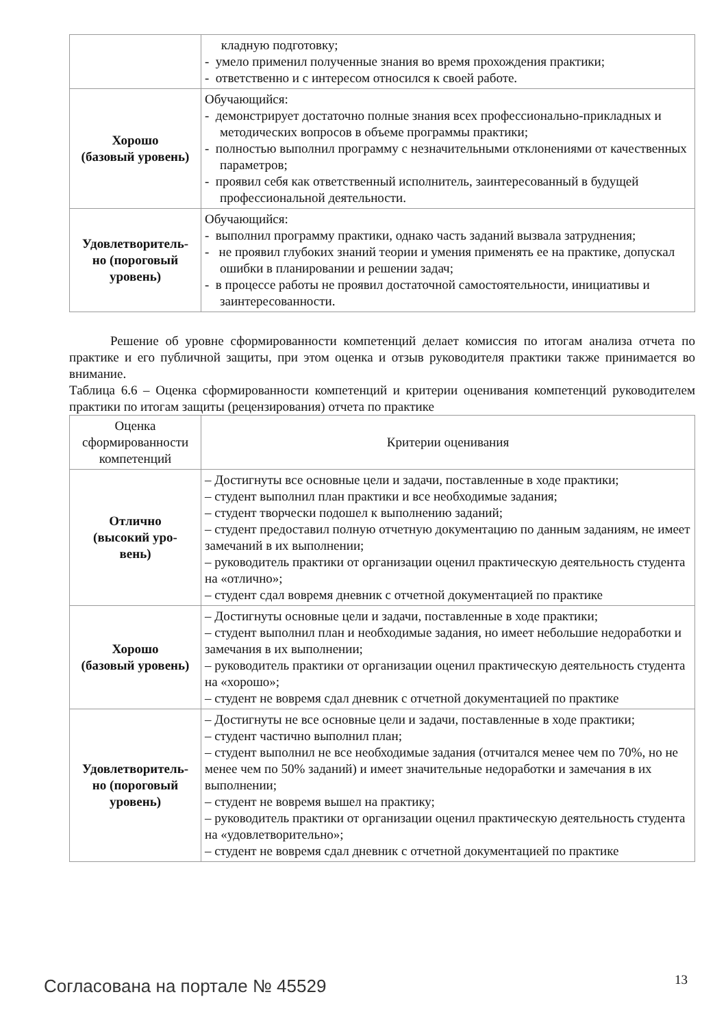| | кладную подготовку; - умело применил полученные знания во время прохождения практики; - ответственно и с интересом относился к своей работе. |
| Хорошо (базовый уровень) | Обучающийся: - демонстрирует достаточно полные знания всех профессионально-прикладных и методических вопросов в объеме программы практики; - полностью выполнил программу с незначительными отклонениями от качественных параметров; - проявил себя как ответственный исполнитель, заинтересованный в будущей профессиональной деятельности. |
| Удовлетворитель- но (пороговый уровень) | Обучающийся: - выполнил программу практики, однако часть заданий вызвала затруднения; - не проявил глубоких знаний теории и умения применять ее на практике, допускал ошибки в планировании и решении задач; - в процессе работы не проявил достаточной самостоятельности, инициативы и заинтересованности. |
Решение об уровне сформированности компетенций делает комиссия по итогам анализа отчета по практике и его публичной защиты, при этом оценка и отзыв руководителя практики также принимается во внимание.
Таблица 6.6 – Оценка сформированности компетенций и критерии оценивания компетенций руководителем практики по итогам защиты (рецензирования) отчета по практике
| Оценка сформированности компетенций | Критерии оценивания |
| --- | --- |
| Отлично (высокий уро- вень) | – Достигнуты все основные цели и задачи, поставленные в ходе практики; – студент выполнил план практики и все необходимые задания; – студент творчески подошел к выполнению заданий; – студент предоставил полную отчетную документацию по данным заданиям, не имеет замечаний в их выполнении; – руководитель практики от организации оценил практическую деятельность студента на «отлично»; – студент сдал вовремя дневник с отчетной документацией по практике |
| Хорошо (базовый уровень) | – Достигнуты основные цели и задачи, поставленные в ходе практики; – студент выполнил план и необходимые задания, но имеет небольшие недоработки и замечания в их выполнении; – руководитель практики от организации оценил практическую деятельность студента на «хорошо»; – студент не вовремя сдал дневник с отчетной документацией по практике |
| Удовлетворитель- но (пороговый уровень) | – Достигнуты не все основные цели и задачи, поставленные в ходе практики; – студент частично выполнил план; – студент выполнил не все необходимые задания (отчитался менее чем по 70%, но не менее чем по 50% заданий) и имеет значительные недоработки и замечания в их выполнении; – студент не вовремя вышел на практику; – руководитель практики от организации оценил практическую деятельность студента на «удовлетворительно»; – студент не вовремя сдал дневник с отчетной документацией по практике |
Согласована на портале № 45529 13